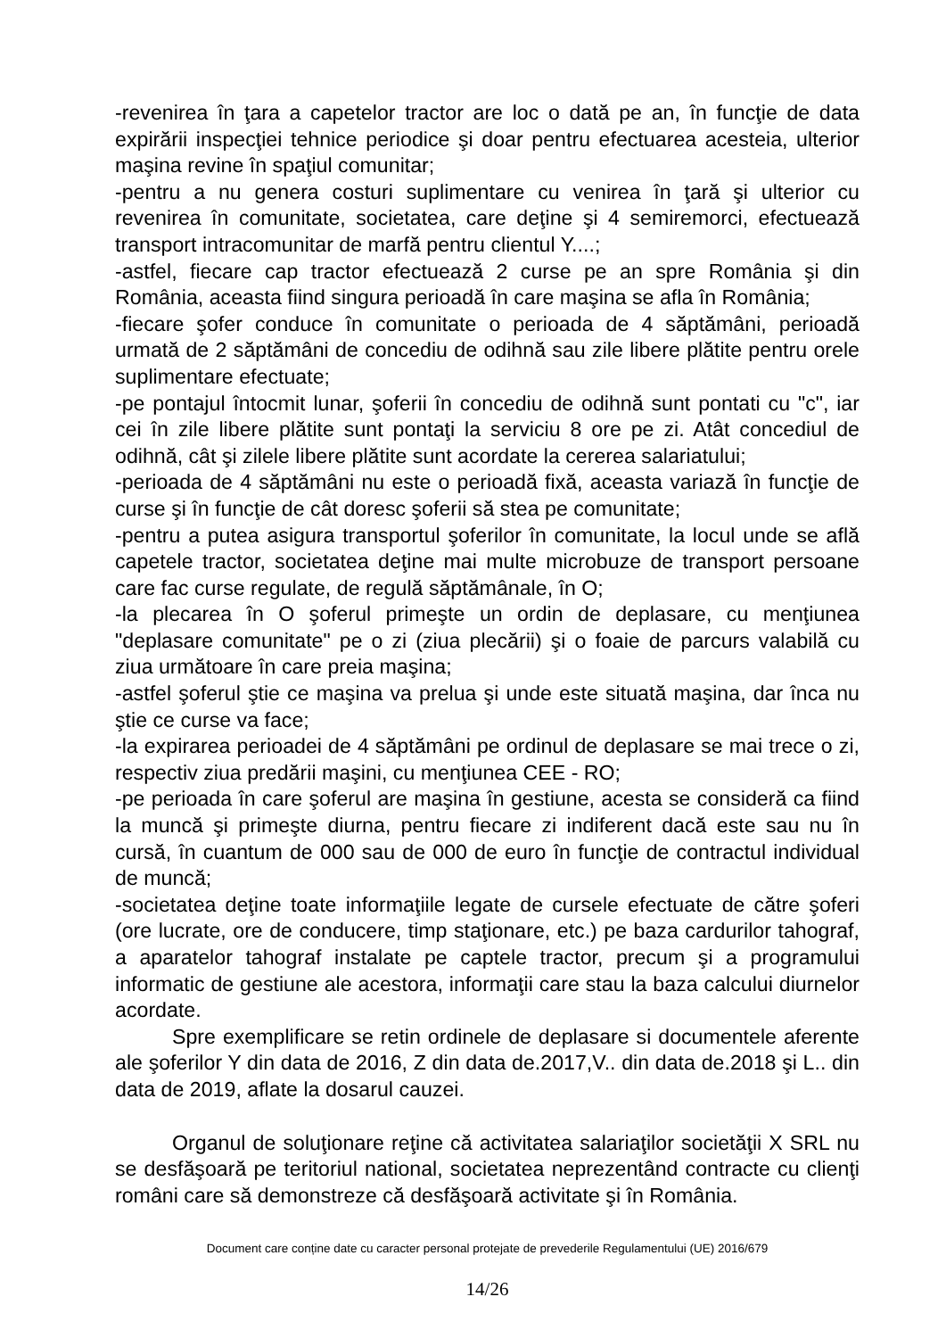-revenirea în ţara a capetelor tractor are loc o dată pe an, în funcţie de data expirării inspecţiei tehnice periodice şi doar pentru efectuarea acesteia, ulterior maşina revine în spaţiul comunitar;
-pentru a nu genera costuri suplimentare cu venirea în ţară şi ulterior cu revenirea în comunitate, societatea, care deţine şi 4 semiremorci, efectuează transport intracomunitar de marfă pentru clientul Y....;
-astfel, fiecare cap tractor efectuează 2 curse pe an spre România şi din România, aceasta fiind singura perioadă în care maşina se afla în România;
-fiecare şofer conduce în comunitate o perioada de 4 săptămâni, perioadă urmată de 2 săptămâni de concediu de odihnă sau zile libere plătite pentru orele suplimentare efectuate;
-pe pontajul întocmit lunar, şoferii în concediu de odihnă sunt pontati cu "c", iar cei în zile libere plătite sunt pontaţi la serviciu 8 ore pe zi. Atât concediul de odihnă, cât şi zilele libere plătite sunt acordate la cererea salariatului;
-perioada de 4 săptămâni nu este o perioadă fixă, aceasta variază în funcţie de curse şi în funcţie de cât doresc şoferii să stea pe comunitate;
-pentru a putea asigura transportul şoferilor în comunitate, la locul unde se află capetele tractor, societatea deţine mai multe microbuze de transport persoane care fac curse regulate, de regulă săptămânale, în O;
-la plecarea în O şoferul primeşte un ordin de deplasare, cu menţiunea "deplasare comunitate" pe o zi (ziua plecării) şi o foaie de parcurs valabilă cu ziua următoare în care preia maşina;
-astfel şoferul ştie ce maşina va prelua şi unde este situată maşina, dar înca nu ştie ce curse va face;
-la expirarea perioadei de 4 săptămâni pe ordinul de deplasare se mai trece o zi, respectiv ziua predării maşini, cu menţiunea CEE - RO;
-pe perioada în care şoferul are maşina în gestiune, acesta se consideră ca fiind la muncă şi primeşte diurna, pentru fiecare zi indiferent dacă este sau nu în cursă, în cuantum de 000 sau de 000 de euro în funcţie de contractul individual de muncă;
-societatea deţine toate informaţiile legate de cursele efectuate de către şoferi (ore lucrate, ore de conducere, timp staţionare, etc.) pe baza cardurilor tahograf, a aparatelor tahograf instalate pe captele tractor, precum şi a programului informatic de gestiune ale acestora, informaţii care stau la baza calcului diurnelor acordate.
Spre exemplificare se retin ordinele de deplasare si documentele aferente ale şoferilor Y din data de 2016, Z din data de.2017,V.. din data de.2018 şi L.. din data de 2019, aflate la dosarul cauzei.
Organul de soluţionare reţine că activitatea salariaţilor societăţii X SRL nu se desfăşoară pe teritoriul national, societatea neprezentând contracte cu clienţi români care să demonstreze că desfăşoară activitate şi în România.
Document care conține date cu caracter personal protejate de prevederile Regulamentului (UE) 2016/679
14/26